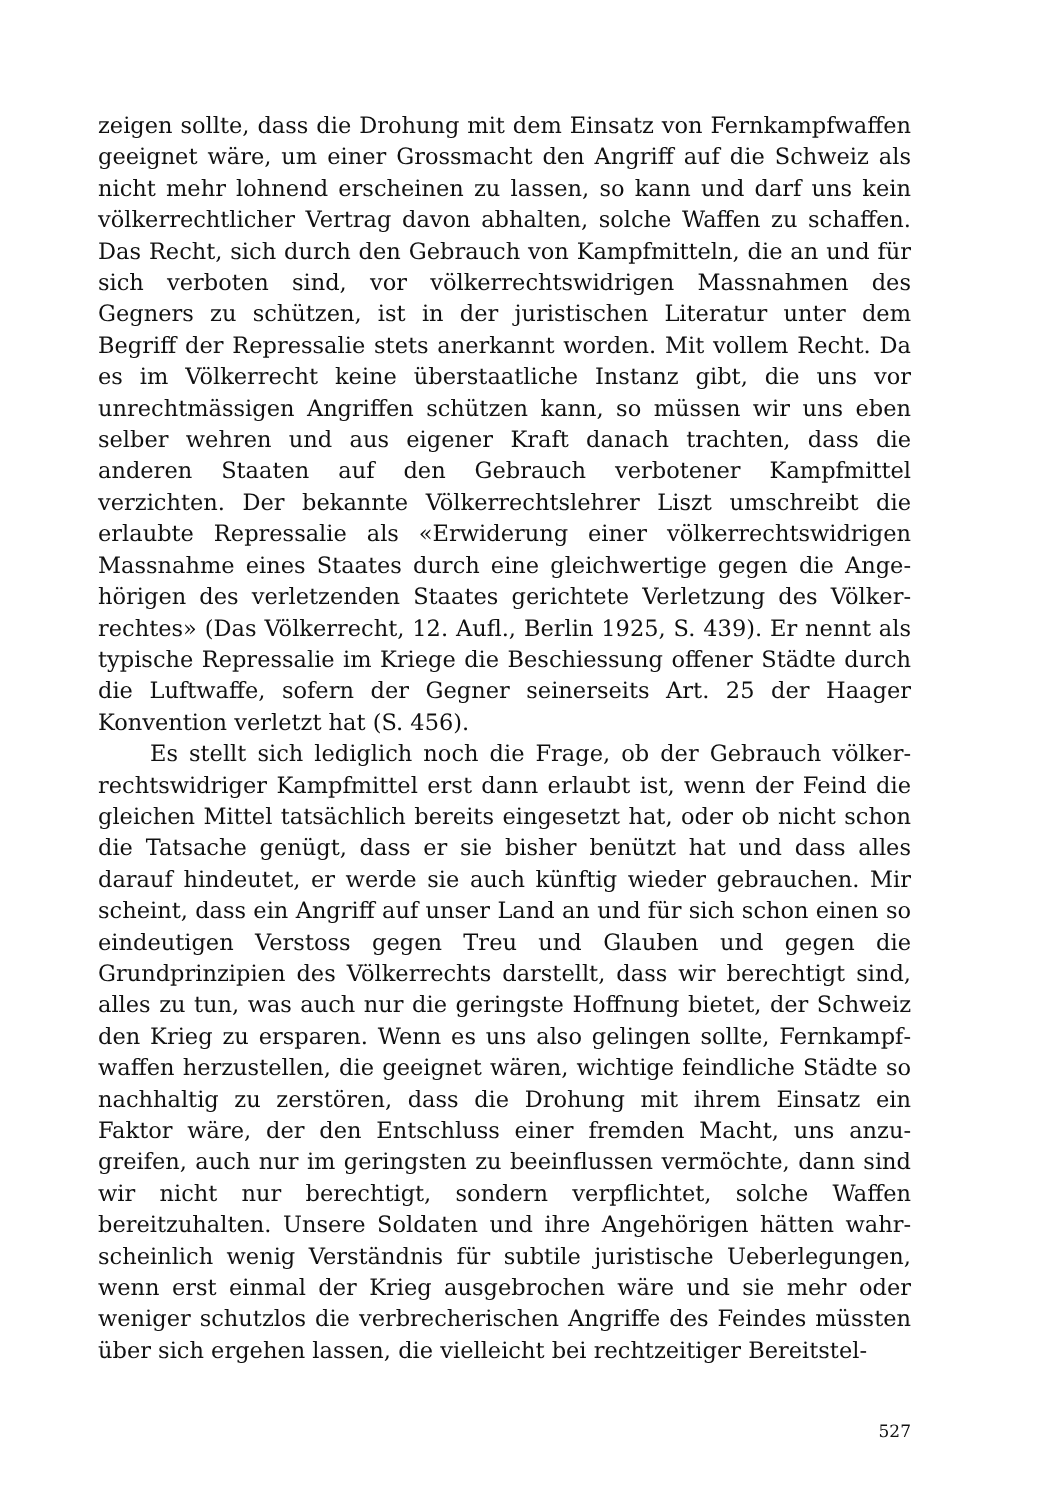zeigen sollte, dass die Drohung mit dem Einsatz von Fernkampf­waffen geeignet wäre, um einer Grossmacht den Angriff auf die Schweiz als nicht mehr lohnend erscheinen zu lassen, so kann und darf uns kein völkerrechtlicher Vertrag davon abhalten, solche Waf­fen zu schaffen. Das Recht, sich durch den Gebrauch von Kampf­mitteln, die an und für sich verboten sind, vor völkerrechtswidrigen Massnahmen des Gegners zu schützen, ist in der juristischen Litera­tur unter dem Begriff der Repressalie stets anerkannt worden. Mit vollem Recht. Da es im Völkerrecht keine überstaatliche Instanz gibt, die uns vor unrechtmässigen Angriffen schützen kann, so müs­sen wir uns eben selber wehren und aus eigener Kraft danach trach­ten, dass die anderen Staaten auf den Gebrauch verbotener Kampf­mittel verzichten. Der bekannte Völkerrechtslehrer Liszt umschreibt die erlaubte Repressalie als «Erwiderung einer völkerrechtswidrigen Massnahme eines Staates durch eine gleichwertige gegen die Ange­hörigen des verletzenden Staates gerichtete Verletzung des Völker­rechtes» (Das Völkerrecht, 12. Aufl., Berlin 1925, S. 439). Er nennt als typische Repressalie im Kriege die Beschiessung offener Städte durch die Luftwaffe, sofern der Gegner seinerseits Art. 25 der Haager Konvention verletzt hat (S. 456).
Es stellt sich lediglich noch die Frage, ob der Gebrauch völker­rechtswidriger Kampfmittel erst dann erlaubt ist, wenn der Feind die gleichen Mittel tatsächlich bereits eingesetzt hat, oder ob nicht schon die Tatsache genügt, dass er sie bisher benützt hat und dass alles darauf hindeutet, er werde sie auch künftig wieder gebrauchen. Mir scheint, dass ein Angriff auf unser Land an und für sich schon einen so eindeutigen Verstoss gegen Treu und Glauben und gegen die Grundprinzipien des Völkerrechts darstellt, dass wir berechtigt sind, alles zu tun, was auch nur die geringste Hoffnung bietet, der Schweiz den Krieg zu ersparen. Wenn es uns also gelingen sollte, Fernkampf­waffen herzustellen, die geeignet wären, wichtige feindliche Städte so nachhaltig zu zerstören, dass die Drohung mit ihrem Einsatz ein Faktor wäre, der den Entschluss einer fremden Macht, uns anzu­greifen, auch nur im geringsten zu beeinflussen vermöchte, dann sind wir nicht nur berechtigt, sondern verpflichtet, solche Waffen bereitzuhalten. Unsere Soldaten und ihre Angehörigen hätten wahr­scheinlich wenig Verständnis für subtile juristische Ueberlegungen, wenn erst einmal der Krieg ausgebrochen wäre und sie mehr oder weniger schutzlos die verbrecherischen Angriffe des Feindes müssten über sich ergehen lassen, die vielleicht bei rechtzeitiger Bereitstel-
527